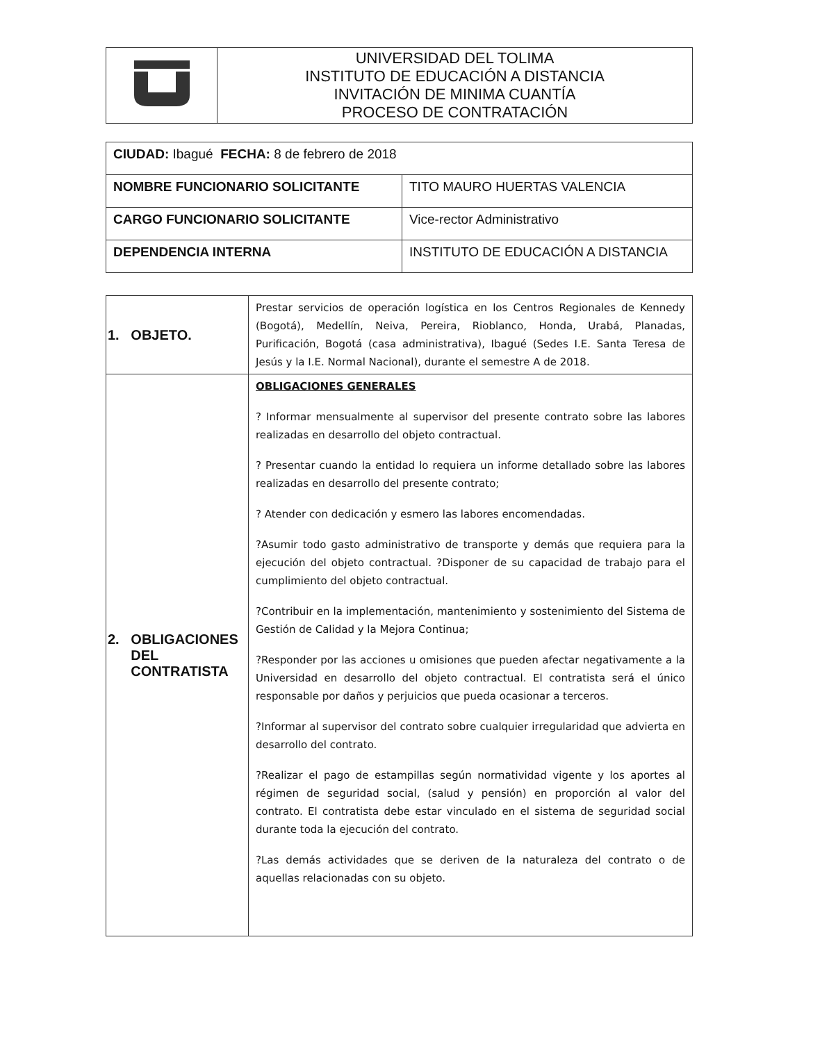| | UNIVERSIDAD DEL TOLIMA INSTITUTO DE EDUCACIÓN A DISTANCIA INVITACIÓN DE MINIMA CUANTÍA PROCESO DE CONTRATACIÓN |
| CIUDAD: Ibagué FECHA: 8 de febrero de 2018 | |
| NOMBRE FUNCIONARIO SOLICITANTE | TITO MAURO HUERTAS VALENCIA |
| CARGO FUNCIONARIO SOLICITANTE | Vice-rector Administrativo |
| DEPENDENCIA INTERNA | INSTITUTO DE EDUCACIÓN A DISTANCIA |
| 1. OBJETO. | Prestar servicios de operación logística en los Centros Regionales de Kennedy (Bogotá), Medellín, Neiva, Pereira, Rioblanco, Honda, Urabá, Planadas, Purificación, Bogotá (casa administrativa), Ibagué (Sedes I.E. Santa Teresa de Jesús y la I.E. Normal Nacional), durante el semestre A de 2018. |
| 2. OBLIGACIONES DEL CONTRATISTA | OBLIGACIONES GENERALES ? Informar mensualmente al supervisor del presente contrato sobre las labores realizadas en desarrollo del objeto contractual. ? Presentar cuando la entidad lo requiera un informe detallado sobre las labores realizadas en desarrollo del presente contrato; ? Atender con dedicación y esmero las labores encomendadas. ?Asumir todo gasto administrativo de transporte y demás que requiera para la ejecución del objeto contractual. ?Disponer de su capacidad de trabajo para el cumplimiento del objeto contractual. ?Contribuir en la implementación, mantenimiento y sostenimiento del Sistema de Gestión de Calidad y la Mejora Continua; ?Responder por las acciones u omisiones que pueden afectar negativamente a la Universidad en desarrollo del objeto contractual. El contratista será el único responsable por daños y perjuicios que pueda ocasionar a terceros. ?Informar al supervisor del contrato sobre cualquier irregularidad que advierta en desarrollo del contrato. ?Realizar el pago de estampillas según normatividad vigente y los aportes al régimen de seguridad social, (salud y pensión) en proporción al valor del contrato. El contratista debe estar vinculado en el sistema de seguridad social durante toda la ejecución del contrato. ?Las demás actividades que se deriven de la naturaleza del contrato o de aquellas relacionadas con su objeto. |